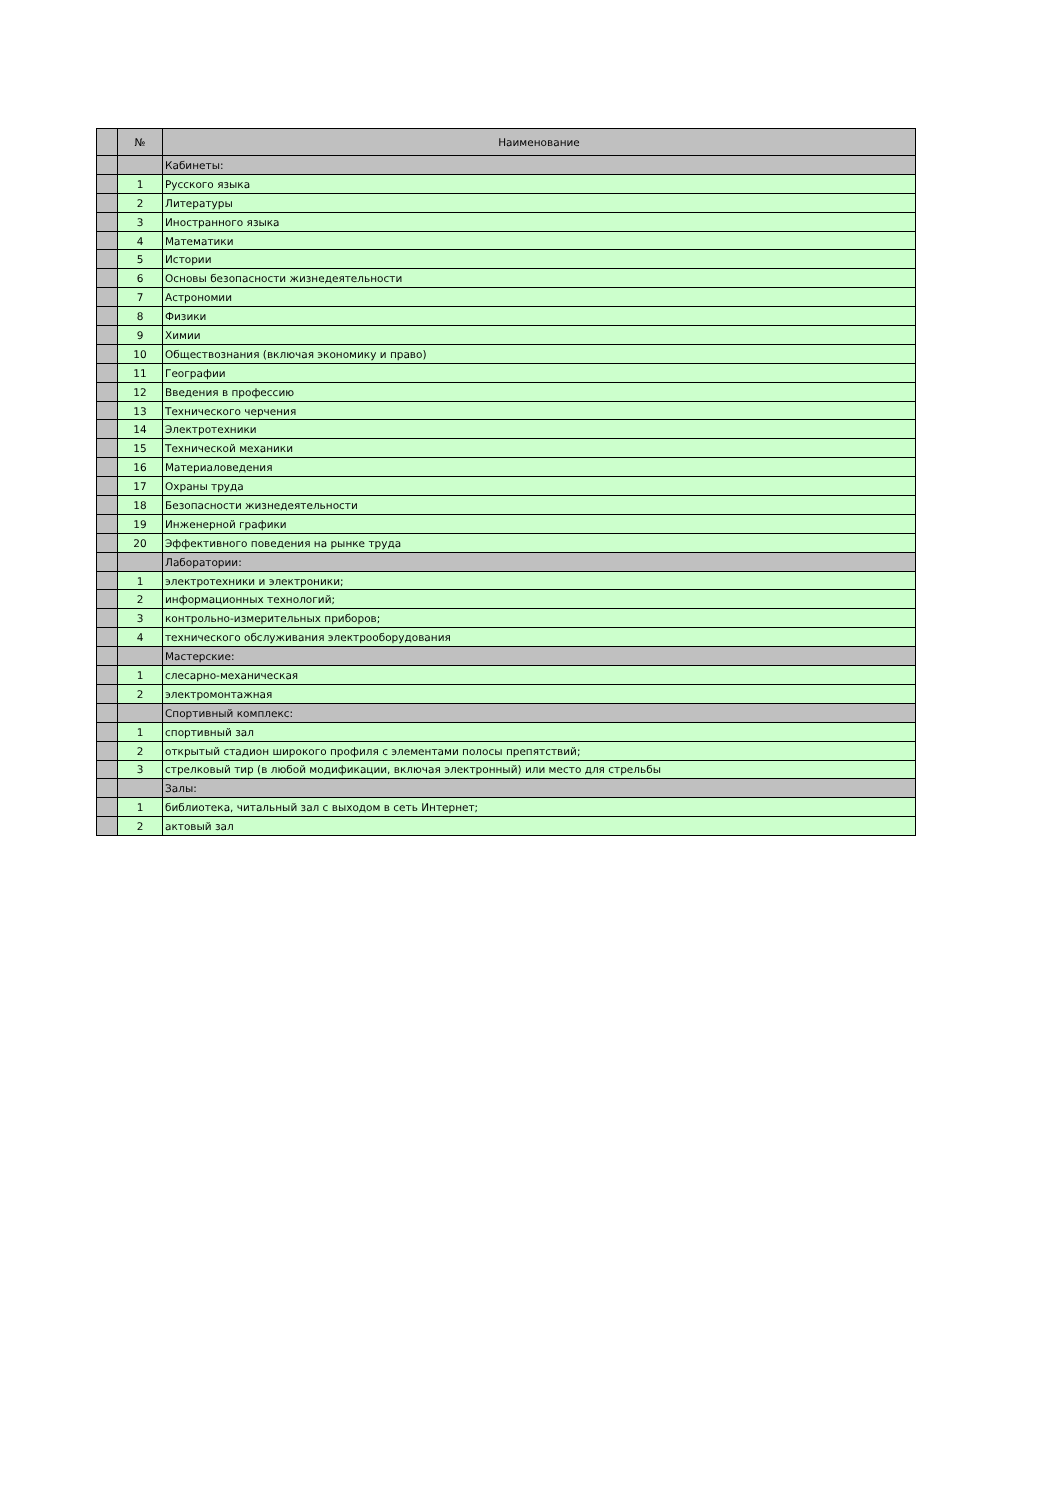| | № | Наименование |
| --- | --- | --- |
| | | Кабинеты: |
| | 1 | Русского языка |
| | 2 | Литературы |
| | 3 | Иностранного языка |
| | 4 | Математики |
| | 5 | Истории |
| | 6 | Основы безопасности жизнедеятельности |
| | 7 | Астрономии |
| | 8 | Физики |
| | 9 | Химии |
| | 10 | Обществознания (включая экономику и право) |
| | 11 | Географии |
| | 12 | Введения в профессию |
| | 13 | Технического черчения |
| | 14 | Электротехники |
| | 15 | Технической механики |
| | 16 | Материаловедения |
| | 17 | Охраны труда |
| | 18 | Безопасности жизнедеятельности |
| | 19 | Инженерной графики |
| | 20 | Эффективного поведения на рынке труда |
| | | Лаборатории: |
| | 1 | электротехники и электроники; |
| | 2 | информационных технологий; |
| | 3 | контрольно-измерительных приборов; |
| | 4 | технического обслуживания электрооборудования |
| | | Мастерские: |
| | 1 | слесарно-механическая |
| | 2 | электромонтажная |
| | | Спортивный комплекс: |
| | 1 | спортивный зал |
| | 2 | открытый стадион широкого профиля с элементами полосы препятствий; |
| | 3 | стрелковый тир (в любой модификации, включая электронный) или место для стрельбы |
| | | Залы: |
| | 1 | библиотека, читальный зал с выходом в сеть Интернет; |
| | 2 | актовый зал |